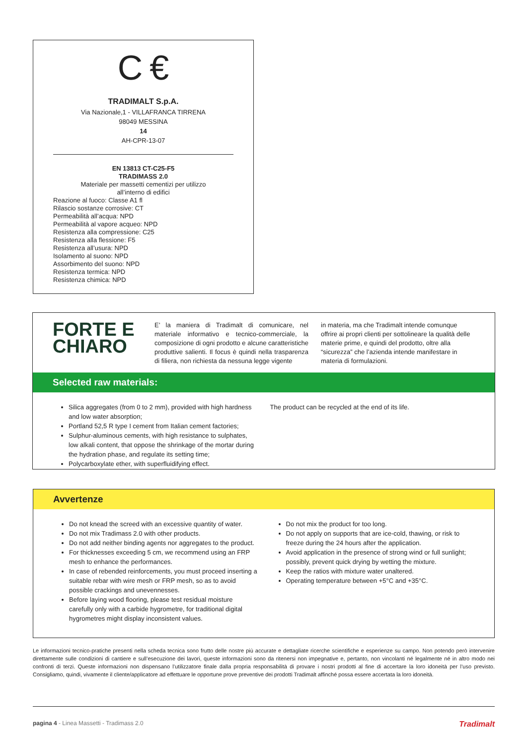C €
TRADIMALT S.p.A.
Via Nazionale,1 - VILLAFRANCA TIRRENA
98049 MESSINA
14
AH-CPR-13-07
EN 13813 CT-C25-F5
TRADIMASS 2.0
Materiale per massetti cementizi per utilizzo
all’interno di edifici
Reazione al fuoco: Classe A1 fl
Rilascio sostanze corrosive: CT
Permeabilità all’acqua: NPD
Permeabilità al vapore acqueo: NPD
Resistenza alla compressione: C25
Resistenza alla flessione: F5
Resistenza all’usura: NPD
Isolamento al suono: NPD
Assorbimento del suono: NPD
Resistenza termica: NPD
Resistenza chimica: NPD
FORTE E
CHIARO
E’ la maniera di Tradimalt di comunicare, nel materiale informativo e tecnico-commerciale, la composizione di ogni prodotto e alcune caratteristiche produttive salienti. Il focus è quindi nella trasparenza di filiera, non richiesta da nessuna legge vigente
in materia, ma che Tradimalt intende comunque offrire ai propri clienti per sottolineare la qualità delle materie prime, e quindi del prodotto, oltre alla “sicurezza” che l’azienda intende manifestare in materia di formulazioni.
Selected raw materials:
Silica aggregates (from 0 to 2 mm), provided with high hardness and low water absorption;
Portland 52,5 R type I cement from Italian cement factories;
Sulphur-aluminous cements, with high resistance to sulphates, low alkali content, that oppose the shrinkage of the mortar during the hydration phase, and regulate its setting time;
Polycarboxylate ether, with superfluidifying effect.
The product can be recycled at the end of its life.
Avvertenze
Do not knead the screed with an excessive quantity of water.
Do not mix Tradimass 2.0 with other products.
Do not add neither binding agents nor aggregates to the product.
For thicknesses exceeding 5 cm, we recommend using an FRP mesh to enhance the performances.
In case of rebended reinforcements, you must proceed inserting a suitable rebar with wire mesh or FRP mesh, so as to avoid possible crackings and unevennesses.
Before laying wood flooring, please test residual moisture carefully only with a carbide hygrometre, for traditional digital hygrometres might display inconsistent values.
Do not mix the product for too long.
Do not apply on supports that are ice-cold, thawing, or risk to freeze during the 24 hours after the application.
Avoid application in the presence of strong wind or full sunlight; possibly, prevent quick drying by wetting the mixture.
Keep the ratios with mixture water unaltered.
Operating temperature between +5°C and +35°C.
Le informazioni tecnico-pratiche presenti nella scheda tecnica sono frutto delle nostre più accurate e dettagliate ricerche scientifiche e esperienze su campo. Non potendo però intervenire direttamente sulle condizioni di cantiere e sull’esecuzione dei lavori, queste informazioni sono da ritenersi non impegnative e, pertanto, non vincolanti né legalmente né in altro modo nei confronti di terzi. Queste informazioni non dispensano l’utilizzatore finale dalla propria responsabilità di provare i nostri prodotti al fine di accertare la loro idoneità per l’uso previsto. Consigliamo, quindi, vivamente il cliente/applicatore ad effettuare le opportune prove preventive dei prodotti Tradimalt affinché possa essere accertata la loro idoneità.
pagina 4 - Linea Massetti - Tradimass 2.0 Tradimalt